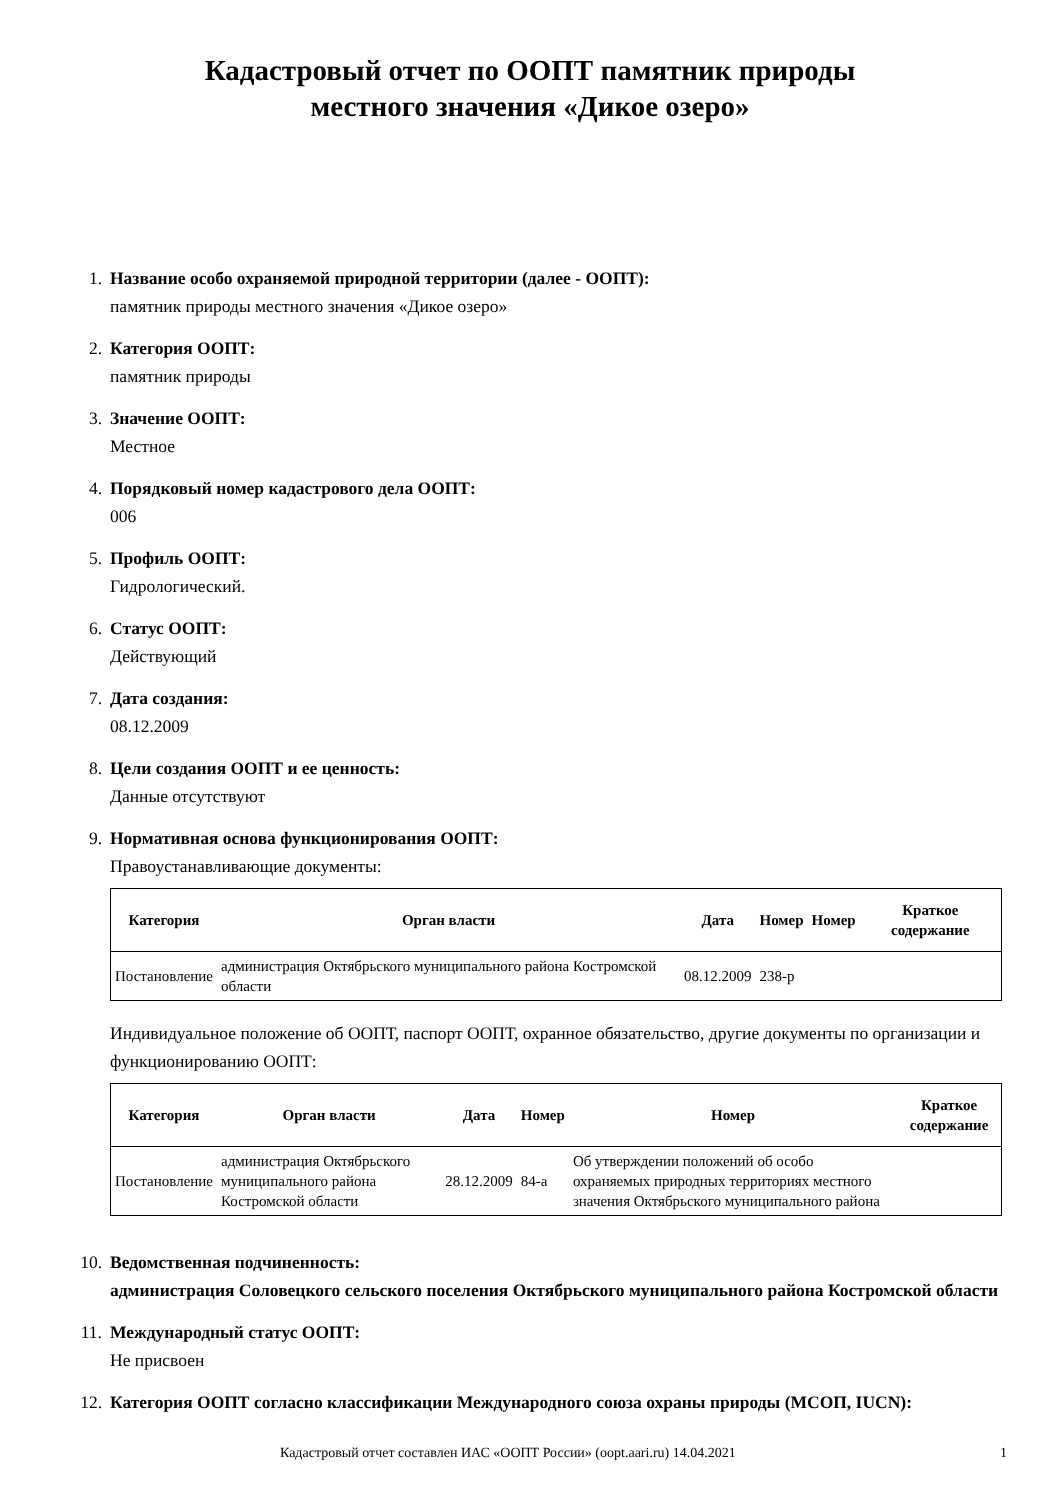Кадастровый отчет по ООПТ памятник природы
местного значения «Дикое озеро»
1. Название особо охраняемой природной территории (далее - ООПТ):
памятник природы местного значения «Дикое озеро»
2. Категория ООПТ:
памятник природы
3. Значение ООПТ:
Местное
4. Порядковый номер кадастрового дела ООПТ:
006
5. Профиль ООПТ:
Гидрологический.
6. Статус ООПТ:
Действующий
7. Дата создания:
08.12.2009
8. Цели создания ООПТ и ее ценность:
Данные отсутствуют
9. Нормативная основа функционирования ООПТ:
Правоустанавливающие документы:
| Категория | Орган власти | Дата | Номер | Номер | Краткое содержание |
| --- | --- | --- | --- | --- | --- |
| Постановление | администрация Октябрьского муниципального района Костромской области | 08.12.2009 | 238-р | | |
Индивидуальное положение об ООПТ, паспорт ООПТ, охранное обязательство, другие документы по организации и функционированию ООПТ:
| Категория | Орган власти | Дата | Номер | Номер | Краткое содержание |
| --- | --- | --- | --- | --- | --- |
| Постановление | администрация Октябрьского муниципального района Костромской области | 28.12.2009 | 84-а | Об утверждении положений об особо охраняемых природных территориях местного значения Октябрьского муниципального района | |
10.
Ведомственная подчиненность:
администрация Соловецкого сельского поселения Октябрьского муниципального района Костромской области
11.
Международный статус ООПТ:
Не присвоен
12.
Категория ООПТ согласно классификации Международного союза охраны природы (МСОП, IUCN):
Кадастровый отчет составлен ИАС «ООПТ России» (oopt.aari.ru) 14.04.2021 1